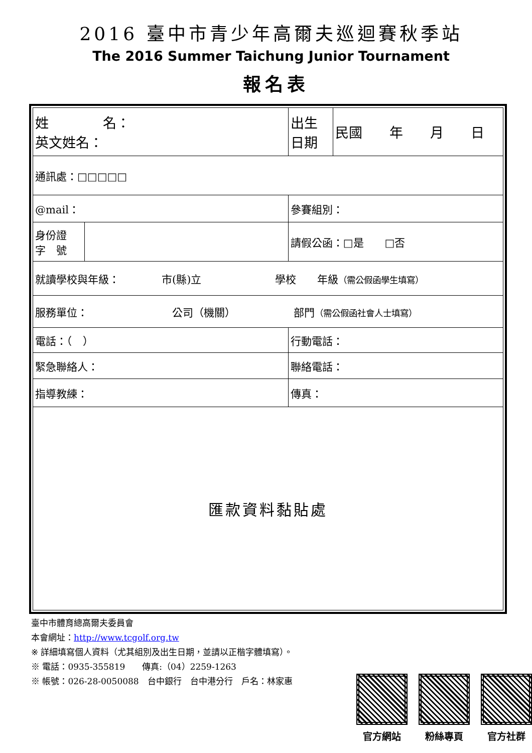2016 臺中市青少年高爾夫巡迴賽秋季站
The 2016 Summer Taichung Junior Tournament
報名表
| 姓 名： 英文姓名： | | 出生 日期 | 民國 年 月 日 |
| 通訊處：□□□□□ | | | |
| @mail： | | 參賽組別： | |
| 身份證 字 號 | | 請假公函：□是 □否 | |
| 就讀學校與年級： 市(縣)立 學校 年級 （需公假函學生填寫） | | | |
| 服務單位： 公司（機關） 部門 （需公假函社會人士填寫） | | | |
| 電話：（ ） | | 行動電話： | |
| 緊急聯絡人： | | 聯絡電話： | |
| 指導教練： | | 傳真： | |
| 匯款資料黏貼處 | | | |
臺中市體育總高爾夫委員會
本會網址：http://www.tcgolf.org.tw
※ 詳細填寫個人資料（尤其組別及出生日期，並請以正楷字體填寫）。
※ 電話：0935-355819　　傳真:（04）2259-1263
※ 帳號：026-28-0050088　台中銀行　台中港分行　戶名：林家惠
官方網站 粉絲專頁 官方社群